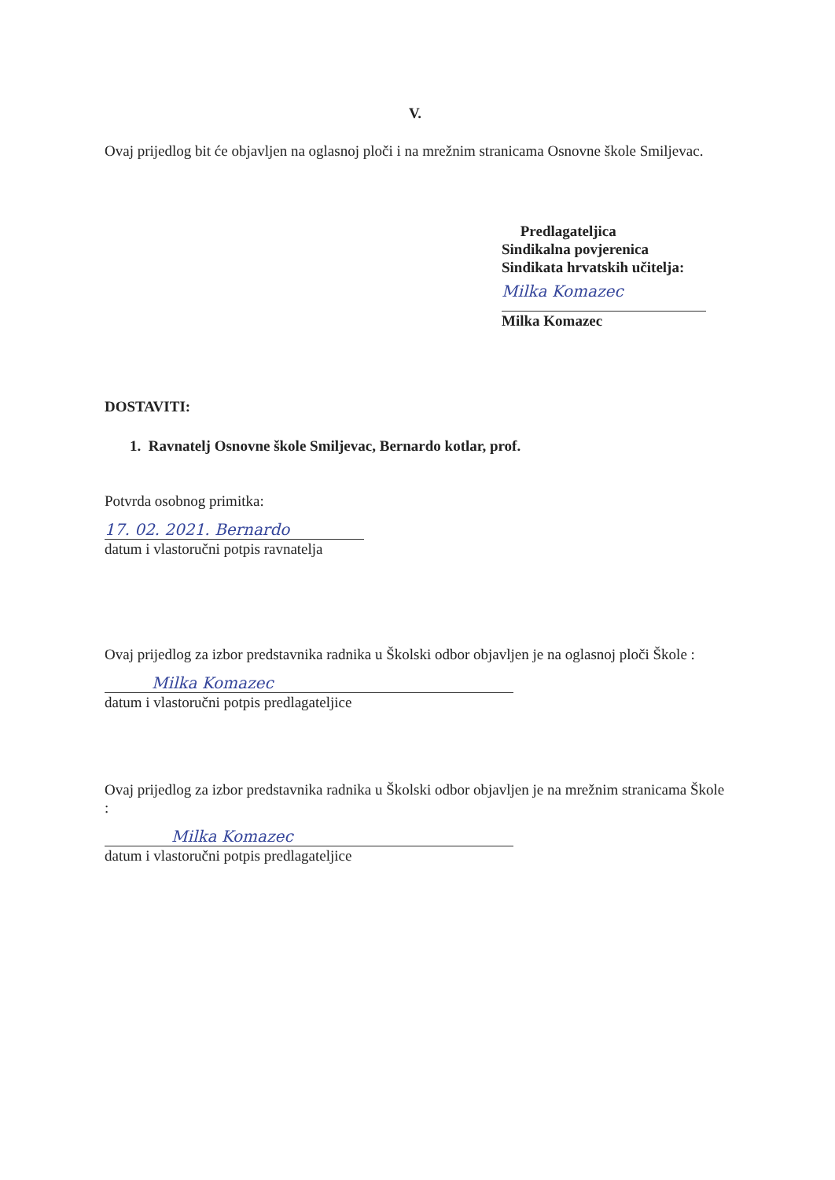V.
Ovaj prijedlog bit će objavljen na oglasnoj ploči i na mrežnim stranicama Osnovne škole Smiljevac.
Predlagateljica
Sindikalna povjerenica
Sindikata hrvatskih učitelja:
Milka Komazec
Milka Komazec
DOSTAVITI:
1. Ravnatelj Osnovne škole Smiljevac, Bernardo kotlar, prof.
Potvrda osobnog primitka:
17. 02. 2021. Bernardo
datum i vlastoručni potpis ravnatelja
Ovaj prijedlog za izbor predstavnika radnika u Školski odbor objavljen je na oglasnoj ploči Škole :
Milka Komazec
datum i vlastoručni potpis predlagateljice
Ovaj prijedlog za izbor predstavnika radnika u Školski odbor objavljen je na mrežnim stranicama Škole :
Milka Komazec
datum i vlastoručni potpis predlagateljice